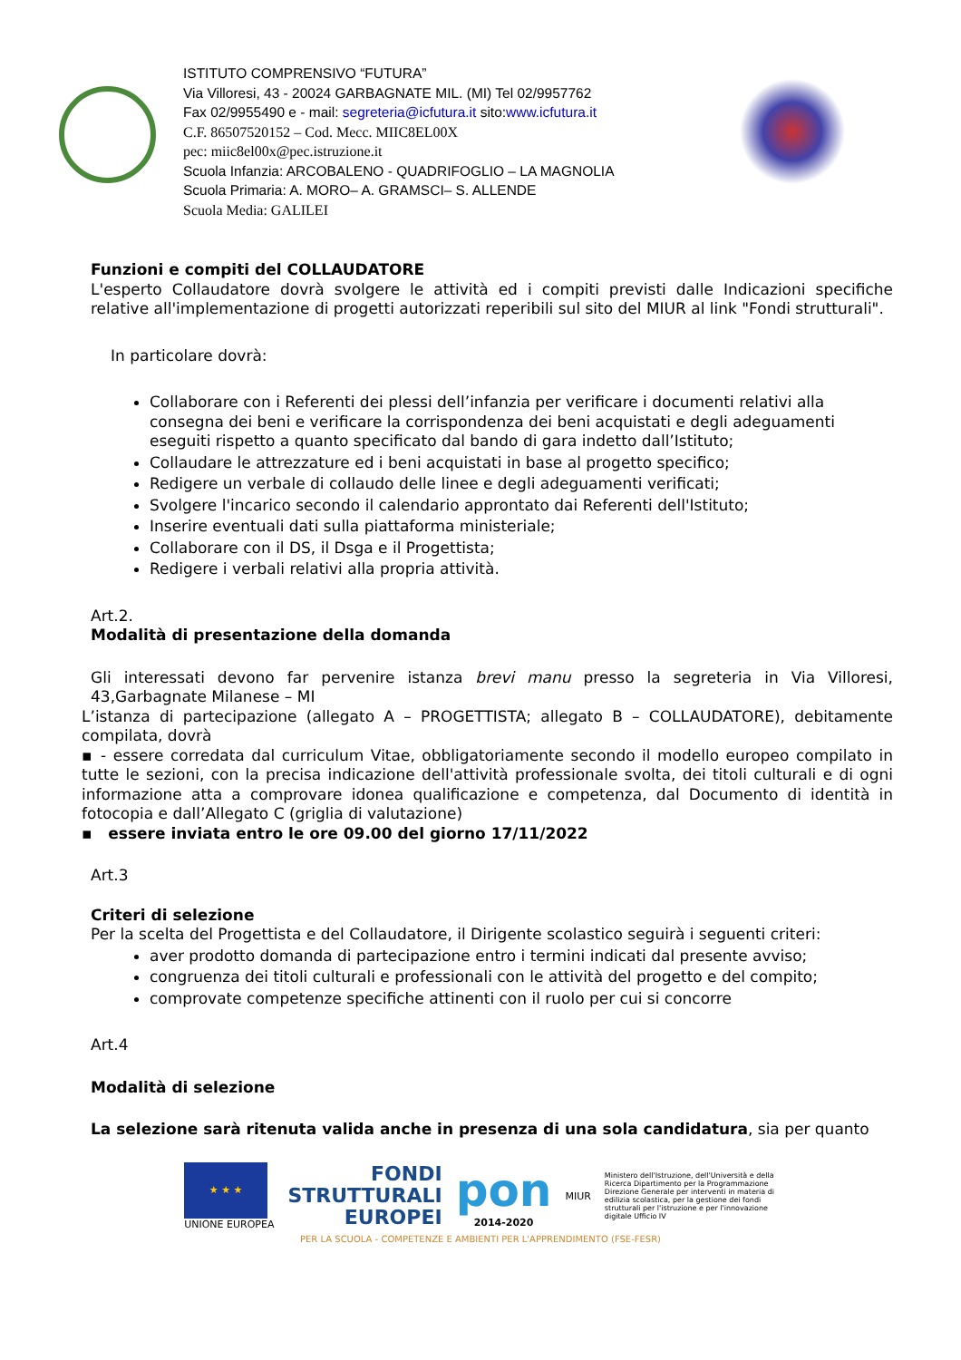ISTITUTO COMPRENSIVO “FUTURA”
Via Villoresi, 43 - 20024 GARBAGNATE MIL. (MI) Tel 02/9957762
Fax 02/9955490 e - mail: segreteria@icfutura.it sito:www.icfutura.it
C.F. 86507520152 – Cod. Mecc. MIIC8EL00X
pec: miic8el00x@pec.istruzione.it
Scuola Infanzia: ARCOBALENO - QUADRIFOGLIO – LA MAGNOLIA
Scuola Primaria: A. MORO– A. GRAMSCI– S. ALLENDE
Scuola Media: GALILEI
Funzioni e compiti del COLLAUDATORE
L'esperto Collaudatore dovrà svolgere le attività ed i compiti previsti dalle Indicazioni specifiche relative all'implementazione di progetti autorizzati reperibili sul sito del MIUR al link "Fondi strutturali".
In particolare dovrà:
Collaborare con i Referenti dei plessi dell’infanzia per verificare i documenti relativi alla consegna dei beni e verificare la corrispondenza dei beni acquistati e degli adeguamenti eseguiti rispetto a quanto specificato dal bando di gara indetto dall’Istituto;
Collaudare le attrezzature ed i beni acquistati in base al progetto specifico;
Redigere un verbale di collaudo delle linee e degli adeguamenti verificati;
Svolgere l'incarico secondo il calendario approntato dai Referenti dell'Istituto;
Inserire eventuali dati sulla piattaforma ministeriale;
Collaborare con il DS, il Dsga e il Progettista;
Redigere i verbali relativi alla propria attività.
Art.2.
Modalità di presentazione della domanda
Gli interessati devono far pervenire istanza brevi manu presso la segreteria in Via Villoresi, 43,Garbagnate Milanese – MI
L’istanza di partecipazione (allegato A – PROGETTISTA; allegato B – COLLAUDATORE), debitamente compilata, dovrà
▪ - essere corredata dal curriculum Vitae, obbligatoriamente secondo il modello europeo compilato in tutte le sezioni, con la precisa indicazione dell'attività professionale svolta, dei titoli culturali e di ogni informazione atta a comprovare idonea qualificazione e competenza, dal Documento di identità in fotocopia e dall’Allegato C (griglia di valutazione)
▪ essere inviata entro le ore 09.00 del giorno 17/11/2022
Art.3
Criteri di selezione
Per la scelta del Progettista e del Collaudatore, il Dirigente scolastico seguirà i seguenti criteri:
aver prodotto domanda di partecipazione entro i termini indicati dal presente avviso;
congruenza dei titoli culturali e professionali con le attività del progetto e del compito;
comprovate competenze specifiche attinenti con il ruolo per cui si concorre
Art.4
Modalità di selezione
La selezione sarà ritenuta valida anche in presenza di una sola candidatura, sia per quanto
★ ★ ★
UNIONE EUROPEA
FONDI
STRUTTURALI
EUROPEI
pon
2014-2020
MIUR
Ministero dell'Istruzione, dell'Università e della Ricerca Dipartimento per la Programmazione Direzione Generale per interventi in materia di edilizia scolastica, per la gestione dei fondi strutturali per l'istruzione e per l'innovazione digitale Ufficio IV
PER LA SCUOLA - COMPETENZE E AMBIENTI PER L'APPRENDIMENTO (FSE-FESR)